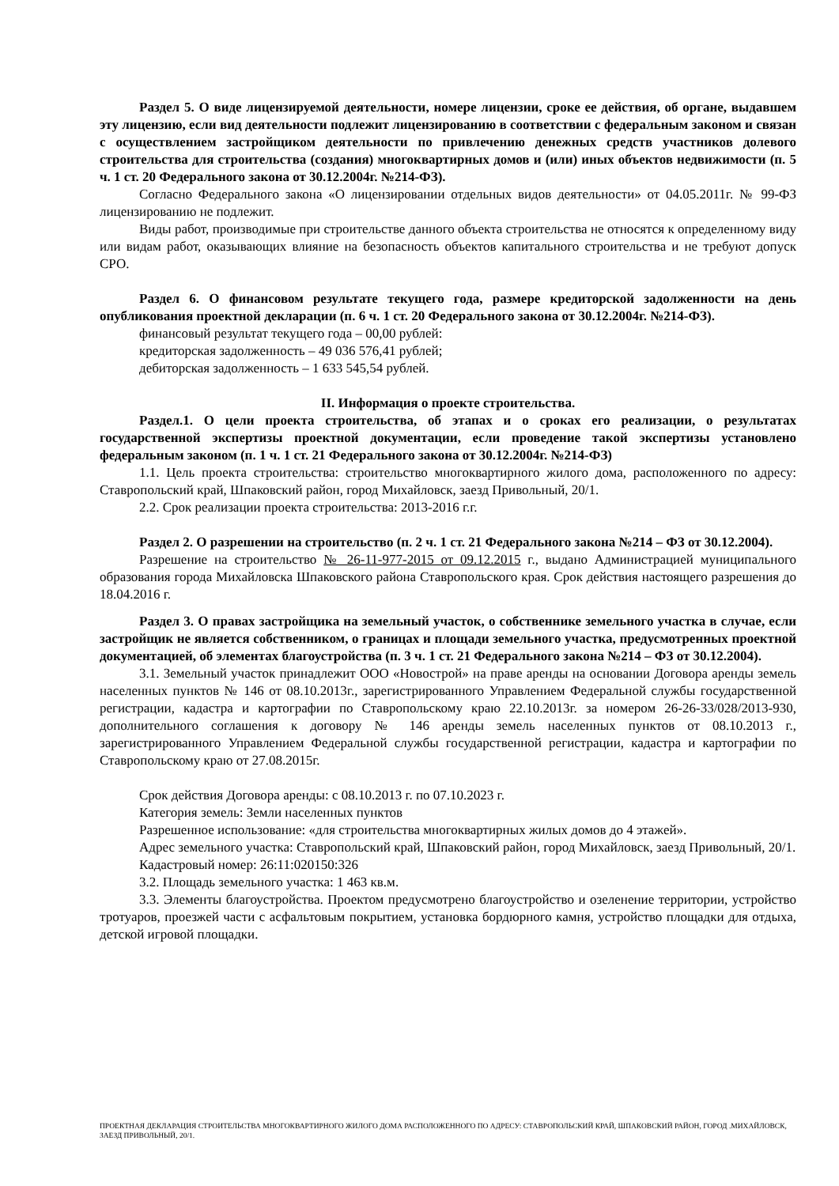Раздел 5. О виде лицензируемой деятельности, номере лицензии, сроке ее действия, об органе, выдавшем эту лицензию, если вид деятельности подлежит лицензированию в соответствии с федеральным законом и связан с осуществлением застройщиком деятельности по привлечению денежных средств участников долевого строительства для строительства (создания) многоквартирных домов и (или) иных объектов недвижимости (п. 5 ч. 1 ст. 20 Федерального закона от 30.12.2004г. №214-ФЗ).
Согласно Федерального закона «О лицензировании отдельных видов деятельности» от 04.05.2011г. № 99-ФЗ лицензированию не подлежит.
Виды работ, производимые при строительстве данного объекта строительства не относятся к определенному виду или видам работ, оказывающих влияние на безопасность объектов капитального строительства и не требуют допуск СРО.
Раздел 6. О финансовом результате текущего года, размере кредиторской задолженности на день опубликования проектной декларации (п. 6 ч. 1 ст. 20 Федерального закона от 30.12.2004г. №214-ФЗ).
финансовый результат текущего года – 00,00 рублей:
кредиторская задолженность – 49 036 576,41 рублей;
дебиторская задолженность – 1 633 545,54 рублей.
II. Информация о проекте строительства.
Раздел.1. О цели проекта строительства, об этапах и о сроках его реализации, о результатах государственной экспертизы проектной документации, если проведение такой экспертизы установлено федеральным законом (п. 1 ч. 1 ст. 21 Федерального закона от 30.12.2004г. №214-ФЗ)
1.1. Цель проекта строительства: строительство многоквартирного жилого дома, расположенного по адресу: Ставропольский край, Шпаковский район, город Михайловск, заезд Привольный, 20/1.
2.2. Срок реализации проекта строительства: 2013-2016 г.г.
Раздел 2. О разрешении на строительство (п. 2 ч. 1 ст. 21 Федерального закона №214 – ФЗ от 30.12.2004).
Разрешение на строительство № 26-11-977-2015 от 09.12.2015 г., выдано Администрацией муниципального образования города Михайловска Шпаковского района Ставропольского края. Срок действия настоящего разрешения до 18.04.2016 г.
Раздел 3. О правах застройщика на земельный участок, о собственнике земельного участка в случае, если застройщик не является собственником, о границах и площади земельного участка, предусмотренных проектной документацией, об элементах благоустройства (п. 3 ч. 1 ст. 21 Федерального закона №214 – ФЗ от 30.12.2004).
3.1. Земельный участок принадлежит ООО «Новострой» на праве аренды на основании Договора аренды земель населенных пунктов № 146 от 08.10.2013г., зарегистрированного Управлением Федеральной службы государственной регистрации, кадастра и картографии по Ставропольскому краю 22.10.2013г. за номером 26-26-33/028/2013-930, дополнительного соглашения к договору № 146 аренды земель населенных пунктов от 08.10.2013 г., зарегистрированного Управлением Федеральной службы государственной регистрации, кадастра и картографии по Ставропольскому краю от 27.08.2015г.
Срок действия Договора аренды: с 08.10.2013 г. по 07.10.2023 г.
Категория земель: Земли населенных пунктов
Разрешенное использование: «для строительства многоквартирных жилых домов до 4 этажей».
Адрес земельного участка: Ставропольский край, Шпаковский район, город Михайловск, заезд Привольный, 20/1.
Кадастровый номер: 26:11:020150:326
3.2. Площадь земельного участка: 1 463 кв.м.
3.3. Элементы благоустройства. Проектом предусмотрено благоустройство и озеленение территории, устройство тротуаров, проезжей части с асфальтовым покрытием, установка бордюрного камня, устройство площадки для отдыха, детской игровой площадки.
ПРОЕКТНАЯ ДЕКЛАРАЦИЯ СТРОИТЕЛЬСТВА МНОГОКВАРТИРНОГО ЖИЛОГО ДОМА РАСПОЛОЖЕННОГО ПО АДРЕСУ: СТАВРОПОЛЬСКИЙ КРАЙ, ШПАКОВСКИЙ РАЙОН, ГОРОД .МИХАЙЛОВСК, ЗАЕЗД ПРИВОЛЬНЫЙ, 20/1.